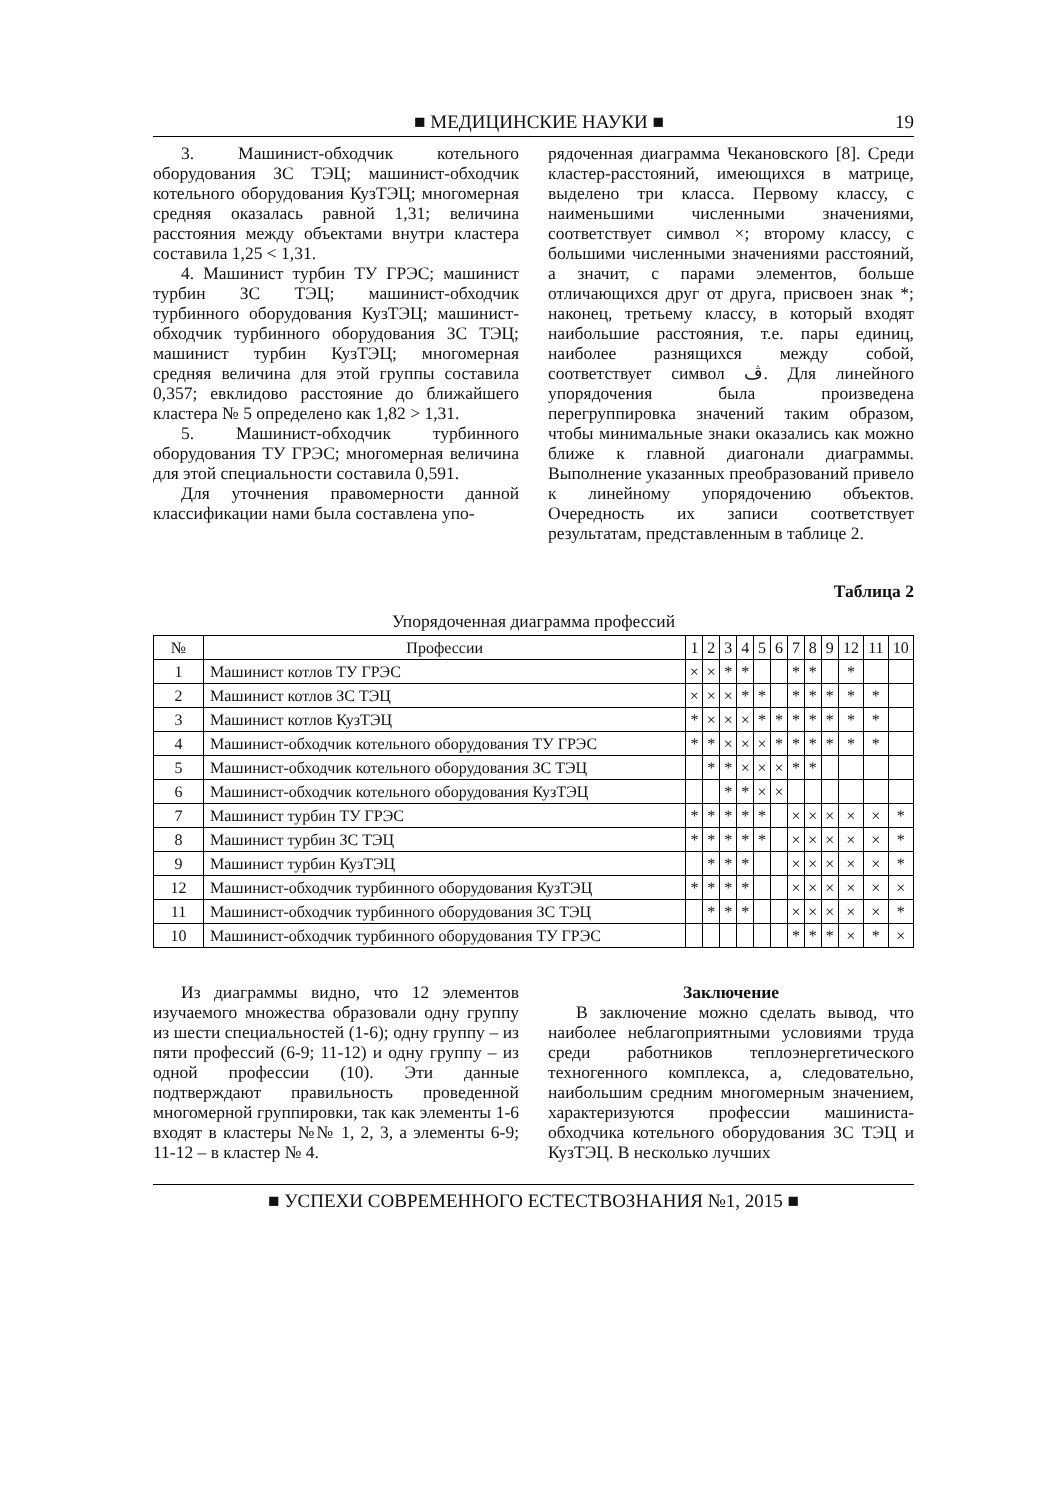■ МЕДИЦИНСКИЕ НАУКИ ■ 19
3. Машинист-обходчик котельного оборудования ЗС ТЭЦ; машинист-обходчик котельного оборудования КузТЭЦ; многомерная средняя оказалась равной 1,31; величина расстояния между объектами внутри кластера составила 1,25 < 1,31.
4. Машинист турбин ТУ ГРЭС; машинист турбин ЗС ТЭЦ; машинист-обходчик турбинного оборудования КузТЭЦ; машинист-обходчик турбинного оборудования ЗС ТЭЦ; машинист турбин КузТЭЦ; многомерная средняя величина для этой группы составила 0,357; евклидово расстояние до ближайшего кластера № 5 определено как 1,82 > 1,31.
5. Машинист-обходчик турбинного оборудования ТУ ГРЭС; многомерная величина для этой специальности составила 0,591.
Для уточнения правомерности данной классификации нами была составлена упо-
рядоченная диаграмма Чекановского [8]. Среди кластер-расстояний, имеющихся в матрице, выделено три класса. Первому классу, с наименьшими численными значениями, соответствует символ ×; второму классу, с большими численными значениями расстояний, а значит, с парами элементов, больше отличающихся друг от друга, присвоен знак *; наконец, третьему классу, в который входят наибольшие расстояния, т.е. пары единиц, наиболее разнящихся между собой, соответствует символ ڤ. Для линейного упорядочения была произведена перегруппировка значений таким образом, чтобы минимальные знаки оказались как можно ближе к главной диагонали диаграммы. Выполнение указанных преобразований привело к линейному упорядочению объектов. Очередность их записи соответствует результатам, представленным в таблице 2.
Таблица 2
Упорядоченная диаграмма профессий
| № | Профессии | 1 | 2 | 3 | 4 | 5 | 6 | 7 | 8 | 9 | 12 | 11 | 10 |
| --- | --- | --- | --- | --- | --- | --- | --- | --- | --- | --- | --- | --- | --- |
| 1 | Машинист котлов ТУ ГРЭС | × | × | * | * | | | * | * | | * | | |
| 2 | Машинист котлов ЗС ТЭЦ | × | × | × | * | * | | * | * | * | * | * | |
| 3 | Машинист котлов КузТЭЦ | * | × | × | × | * | * | * | * | * | * | * | |
| 4 | Машинист-обходчик котельного оборудования ТУ ГРЭС | * | * | × | × | × | * | * | * | * | * | * | |
| 5 | Машинист-обходчик котельного оборудования ЗС ТЭЦ | | * | * | × | × | × | * | * | | | | |
| 6 | Машинист-обходчик котельного оборудования КузТЭЦ | | | * | * | × | × | | | | | | |
| 7 | Машинист турбин ТУ ГРЭС | * | * | * | * | * | | × | × | × | × | × | * |
| 8 | Машинист турбин ЗС ТЭЦ | * | * | * | * | * | | × | × | × | × | × | * |
| 9 | Машинист турбин КузТЭЦ | | * | * | * | | | × | × | × | × | × | * |
| 12 | Машинист-обходчик турбинного оборудования КузТЭЦ | * | * | * | * | | | × | × | × | × | × | × |
| 11 | Машинист-обходчик турбинного оборудования ЗС ТЭЦ | | * | * | * | | | × | × | × | × | × | * |
| 10 | Машинист-обходчик турбинного оборудования ТУ ГРЭС | | | | | | | * | * | * | × | * | × |
Из диаграммы видно, что 12 элементов изучаемого множества образовали одну группу из шести специальностей (1-6); одну группу – из пяти профессий (6-9; 11-12) и одну группу – из одной профессии (10). Эти данные подтверждают правильность проведенной многомерной группировки, так как элементы 1-6 входят в кластеры №№ 1, 2, 3, а элементы 6-9; 11-12 – в кластер № 4.
Заключение
В заключение можно сделать вывод, что наиболее неблагоприятными условиями труда среди работников теплоэнергетического техногенного комплекса, а, следовательно, наибольшим средним многомерным значением, характеризуются профессии машиниста-обходчика котельного оборудования ЗС ТЭЦ и КузТЭЦ. В несколько лучших
■ УСПЕХИ СОВРЕМЕННОГО ЕСТЕСТВОЗНАНИЯ №1, 2015 ■